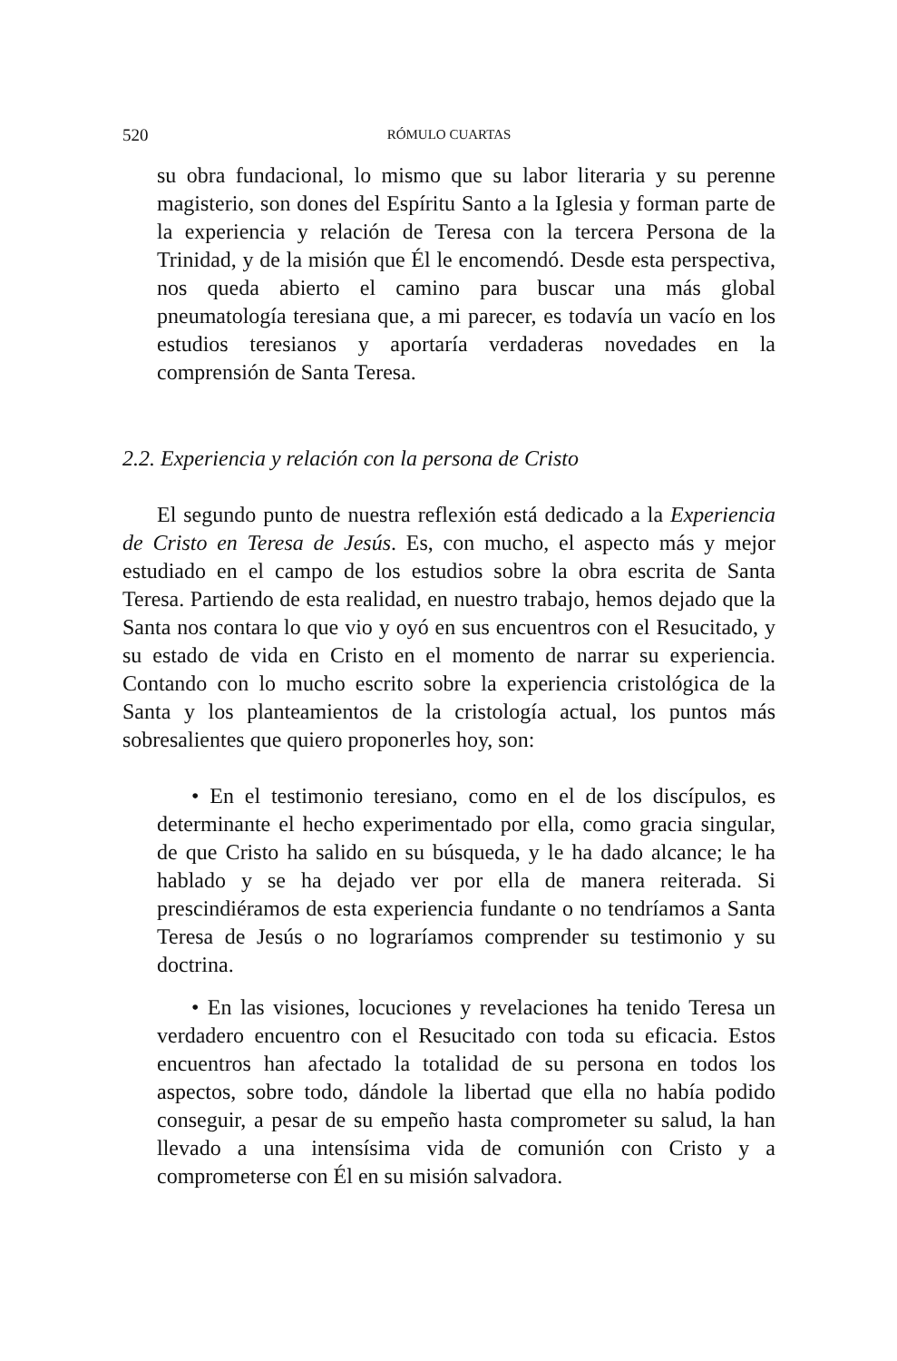520 RÓMULO CUARTAS
su obra fundacional, lo mismo que su labor literaria y su perenne magisterio, son dones del Espíritu Santo a la Iglesia y forman parte de la experiencia y relación de Teresa con la tercera Persona de la Trinidad, y de la misión que Él le encomendó. Desde esta perspectiva, nos queda abierto el camino para buscar una más global pneumatología teresiana que, a mi parecer, es todavía un vacío en los estudios teresianos y aportaría verdaderas novedades en la comprensión de Santa Teresa.
2.2. Experiencia y relación con la persona de Cristo
El segundo punto de nuestra reflexión está dedicado a la Experiencia de Cristo en Teresa de Jesús. Es, con mucho, el aspecto más y mejor estudiado en el campo de los estudios sobre la obra escrita de Santa Teresa. Partiendo de esta realidad, en nuestro trabajo, hemos dejado que la Santa nos contara lo que vio y oyó en sus encuentros con el Resucitado, y su estado de vida en Cristo en el momento de narrar su experiencia. Contando con lo mucho escrito sobre la experiencia cristológica de la Santa y los planteamientos de la cristología actual, los puntos más sobresalientes que quiero proponerles hoy, son:
• En el testimonio teresiano, como en el de los discípulos, es determinante el hecho experimentado por ella, como gracia singular, de que Cristo ha salido en su búsqueda, y le ha dado alcance; le ha hablado y se ha dejado ver por ella de manera reiterada. Si prescindiéramos de esta experiencia fundante o no tendríamos a Santa Teresa de Jesús o no lograríamos comprender su testimonio y su doctrina.
• En las visiones, locuciones y revelaciones ha tenido Teresa un verdadero encuentro con el Resucitado con toda su eficacia. Estos encuentros han afectado la totalidad de su persona en todos los aspectos, sobre todo, dándole la libertad que ella no había podido conseguir, a pesar de su empeño hasta comprometer su salud, la han llevado a una intensísima vida de comunión con Cristo y a comprometerse con Él en su misión salvadora.